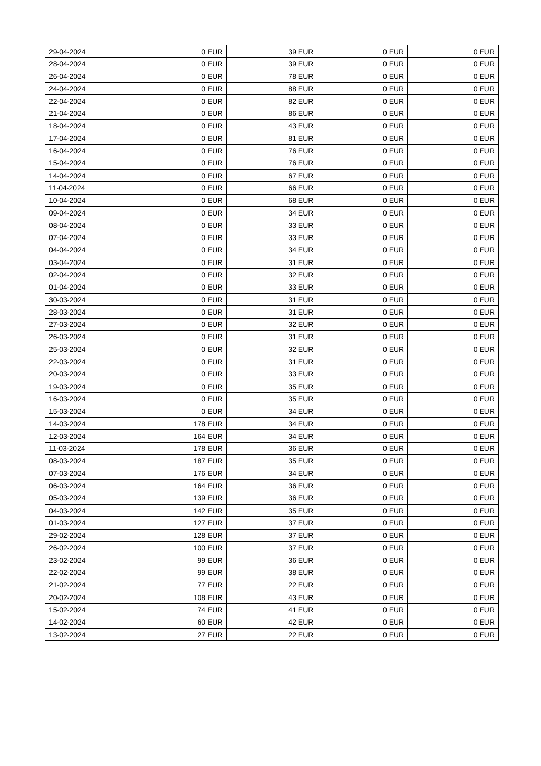| 29-04-2024 | 0 EUR | 39 EUR | 0 EUR | 0 EUR |
| 28-04-2024 | 0 EUR | 39 EUR | 0 EUR | 0 EUR |
| 26-04-2024 | 0 EUR | 78 EUR | 0 EUR | 0 EUR |
| 24-04-2024 | 0 EUR | 88 EUR | 0 EUR | 0 EUR |
| 22-04-2024 | 0 EUR | 82 EUR | 0 EUR | 0 EUR |
| 21-04-2024 | 0 EUR | 86 EUR | 0 EUR | 0 EUR |
| 18-04-2024 | 0 EUR | 43 EUR | 0 EUR | 0 EUR |
| 17-04-2024 | 0 EUR | 81 EUR | 0 EUR | 0 EUR |
| 16-04-2024 | 0 EUR | 76 EUR | 0 EUR | 0 EUR |
| 15-04-2024 | 0 EUR | 76 EUR | 0 EUR | 0 EUR |
| 14-04-2024 | 0 EUR | 67 EUR | 0 EUR | 0 EUR |
| 11-04-2024 | 0 EUR | 66 EUR | 0 EUR | 0 EUR |
| 10-04-2024 | 0 EUR | 68 EUR | 0 EUR | 0 EUR |
| 09-04-2024 | 0 EUR | 34 EUR | 0 EUR | 0 EUR |
| 08-04-2024 | 0 EUR | 33 EUR | 0 EUR | 0 EUR |
| 07-04-2024 | 0 EUR | 33 EUR | 0 EUR | 0 EUR |
| 04-04-2024 | 0 EUR | 34 EUR | 0 EUR | 0 EUR |
| 03-04-2024 | 0 EUR | 31 EUR | 0 EUR | 0 EUR |
| 02-04-2024 | 0 EUR | 32 EUR | 0 EUR | 0 EUR |
| 01-04-2024 | 0 EUR | 33 EUR | 0 EUR | 0 EUR |
| 30-03-2024 | 0 EUR | 31 EUR | 0 EUR | 0 EUR |
| 28-03-2024 | 0 EUR | 31 EUR | 0 EUR | 0 EUR |
| 27-03-2024 | 0 EUR | 32 EUR | 0 EUR | 0 EUR |
| 26-03-2024 | 0 EUR | 31 EUR | 0 EUR | 0 EUR |
| 25-03-2024 | 0 EUR | 32 EUR | 0 EUR | 0 EUR |
| 22-03-2024 | 0 EUR | 31 EUR | 0 EUR | 0 EUR |
| 20-03-2024 | 0 EUR | 33 EUR | 0 EUR | 0 EUR |
| 19-03-2024 | 0 EUR | 35 EUR | 0 EUR | 0 EUR |
| 16-03-2024 | 0 EUR | 35 EUR | 0 EUR | 0 EUR |
| 15-03-2024 | 0 EUR | 34 EUR | 0 EUR | 0 EUR |
| 14-03-2024 | 178 EUR | 34 EUR | 0 EUR | 0 EUR |
| 12-03-2024 | 164 EUR | 34 EUR | 0 EUR | 0 EUR |
| 11-03-2024 | 178 EUR | 36 EUR | 0 EUR | 0 EUR |
| 08-03-2024 | 187 EUR | 35 EUR | 0 EUR | 0 EUR |
| 07-03-2024 | 176 EUR | 34 EUR | 0 EUR | 0 EUR |
| 06-03-2024 | 164 EUR | 36 EUR | 0 EUR | 0 EUR |
| 05-03-2024 | 139 EUR | 36 EUR | 0 EUR | 0 EUR |
| 04-03-2024 | 142 EUR | 35 EUR | 0 EUR | 0 EUR |
| 01-03-2024 | 127 EUR | 37 EUR | 0 EUR | 0 EUR |
| 29-02-2024 | 128 EUR | 37 EUR | 0 EUR | 0 EUR |
| 26-02-2024 | 100 EUR | 37 EUR | 0 EUR | 0 EUR |
| 23-02-2024 | 99 EUR | 36 EUR | 0 EUR | 0 EUR |
| 22-02-2024 | 99 EUR | 38 EUR | 0 EUR | 0 EUR |
| 21-02-2024 | 77 EUR | 22 EUR | 0 EUR | 0 EUR |
| 20-02-2024 | 108 EUR | 43 EUR | 0 EUR | 0 EUR |
| 15-02-2024 | 74 EUR | 41 EUR | 0 EUR | 0 EUR |
| 14-02-2024 | 60 EUR | 42 EUR | 0 EUR | 0 EUR |
| 13-02-2024 | 27 EUR | 22 EUR | 0 EUR | 0 EUR |